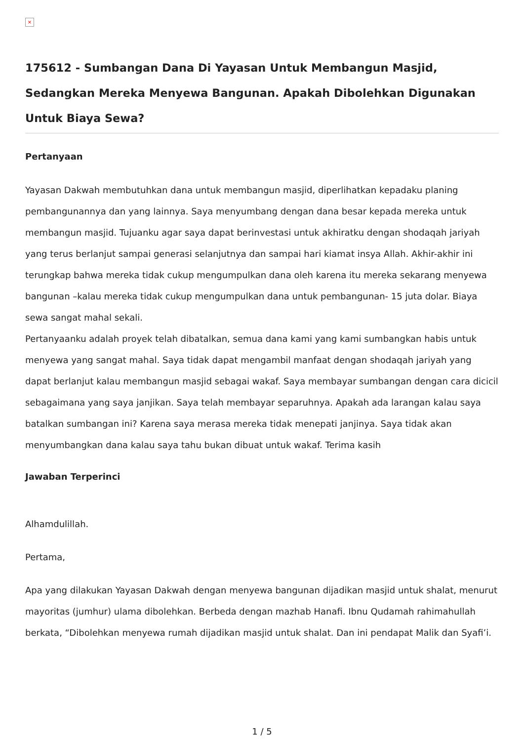×
175612 - Sumbangan Dana Di Yayasan Untuk Membangun Masjid, Sedangkan Mereka Menyewa Bangunan. Apakah Dibolehkan Digunakan Untuk Biaya Sewa?
Pertanyaan
Yayasan Dakwah membutuhkan dana untuk membangun masjid, diperlihatkan kepadaku planing pembangunannya dan yang lainnya. Saya menyumbang dengan dana besar kepada mereka untuk membangun masjid. Tujuanku agar saya dapat berinvestasi untuk akhiratku dengan shodaqah jariyah yang terus berlanjut sampai generasi selanjutnya dan sampai hari kiamat insya Allah. Akhir-akhir ini terungkap bahwa mereka tidak cukup mengumpulkan dana oleh karena itu mereka sekarang menyewa bangunan –kalau mereka tidak cukup mengumpulkan dana untuk pembangunan- 15 juta dolar. Biaya sewa sangat mahal sekali.
Pertanyaanku adalah proyek telah dibatalkan, semua dana kami yang kami sumbangkan habis untuk menyewa yang sangat mahal. Saya tidak dapat mengambil manfaat dengan shodaqah jariyah yang dapat berlanjut kalau membangun masjid sebagai wakaf. Saya membayar sumbangan dengan cara dicicil sebagaimana yang saya janjikan. Saya telah membayar separuhnya. Apakah ada larangan kalau saya batalkan sumbangan ini? Karena saya merasa mereka tidak menepati janjinya. Saya tidak akan menyumbangkan dana kalau saya tahu bukan dibuat untuk wakaf. Terima kasih
Jawaban Terperinci
Alhamdulillah.
Pertama,
Apa yang dilakukan Yayasan Dakwah dengan menyewa bangunan dijadikan masjid untuk shalat, menurut mayoritas (jumhur) ulama dibolehkan. Berbeda dengan mazhab Hanafi. Ibnu Qudamah rahimahullah berkata, “Dibolehkan menyewa rumah dijadikan masjid untuk shalat. Dan ini pendapat Malik dan Syafi’i.
1 / 5